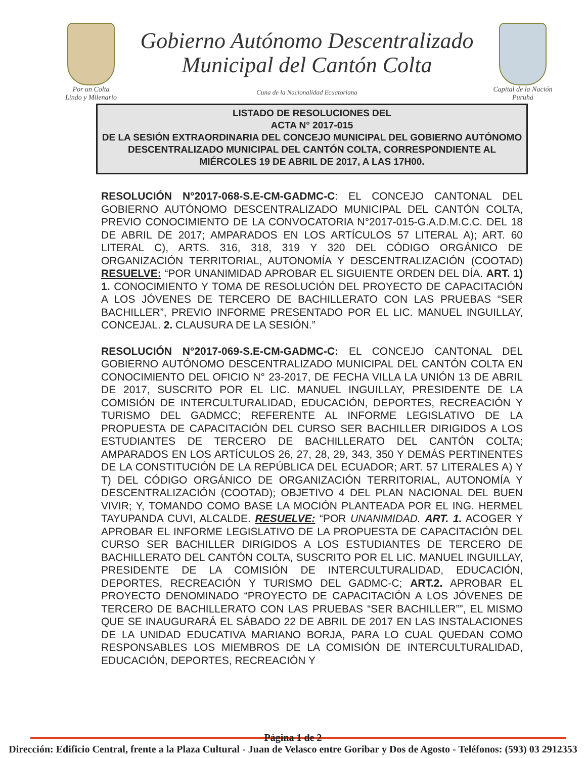Por un Colta
Lindo y Milenario
Gobierno Autónomo Descentralizado
Municipal del Cantón Colta
Cuna de la Nacionalidad Ecuatoriana
Capital de la Nación
Puruhá
LISTADO DE RESOLUCIONES DEL
ACTA N° 2017-015
DE LA SESIÓN EXTRAORDINARIA DEL CONCEJO MUNICIPAL DEL GOBIERNO AUTÓNOMO DESCENTRALIZADO MUNICIPAL DEL CANTÓN COLTA, CORRESPONDIENTE AL MIÉRCOLES 19 DE ABRIL DE 2017, A LAS 17H00.
RESOLUCIÓN N°2017-068-S.E-CM-GADMC-C: EL CONCEJO CANTONAL DEL GOBIERNO AUTÓNOMO DESCENTRALIZADO MUNICIPAL DEL CANTÓN COLTA, PREVIO CONOCIMIENTO DE LA CONVOCATORIA N°2017-015-G.A.D.M.C.C. DEL 18 DE ABRIL DE 2017; AMPARADOS EN LOS ARTÍCULOS 57 LITERAL A); ART. 60 LITERAL C), ARTS. 316, 318, 319 Y 320 DEL CÓDIGO ORGÁNICO DE ORGANIZACIÓN TERRITORIAL, AUTONOMÍA Y DESCENTRALIZACIÓN (COOTAD) RESUELVE: “POR UNANIMIDAD APROBAR EL SIGUIENTE ORDEN DEL DÍA. ART. 1) 1. CONOCIMIENTO Y TOMA DE RESOLUCIÓN DEL PROYECTO DE CAPACITACIÓN A LOS JÓVENES DE TERCERO DE BACHILLERATO CON LAS PRUEBAS “SER BACHILLER”, PREVIO INFORME PRESENTADO POR EL LIC. MANUEL INGUILLAY, CONCEJAL. 2. CLAUSURA DE LA SESIÓN.”
RESOLUCIÓN N°2017-069-S.E-CM-GADMC-C: EL CONCEJO CANTONAL DEL GOBIERNO AUTÓNOMO DESCENTRALIZADO MUNICIPAL DEL CANTÓN COLTA EN CONOCIMIENTO DEL OFICIO N° 23-2017, DE FECHA VILLA LA UNIÓN 13 DE ABRIL DE 2017, SUSCRITO POR EL LIC. MANUEL INGUILLAY, PRESIDENTE DE LA COMISIÓN DE INTERCULTURALIDAD, EDUCACIÓN, DEPORTES, RECREACIÓN Y TURISMO DEL GADMCC; REFERENTE AL INFORME LEGISLATIVO DE LA PROPUESTA DE CAPACITACIÓN DEL CURSO SER BACHILLER DIRIGIDOS A LOS ESTUDIANTES DE TERCERO DE BACHILLERATO DEL CANTÓN COLTA; AMPARADOS EN LOS ARTÍCULOS 26, 27, 28, 29, 343, 350 Y DEMÁS PERTINENTES DE LA CONSTITUCIÓN DE LA REPÚBLICA DEL ECUADOR; ART. 57 LITERALES A) Y T) DEL CÓDIGO ORGÁNICO DE ORGANIZACIÓN TERRITORIAL, AUTONOMÍA Y DESCENTRALIZACIÓN (COOTAD); OBJETIVO 4 DEL PLAN NACIONAL DEL BUEN VIVIR; Y, TOMANDO COMO BASE LA MOCIÓN PLANTEADA POR EL ING. HERMEL TAYUPANDA CUVI, ALCALDE. RESUELVE: “POR UNANIMIDAD. ART. 1. ACOGER Y APROBAR EL INFORME LEGISLATIVO DE LA PROPUESTA DE CAPACITACIÓN DEL CURSO SER BACHILLER DIRIGIDOS A LOS ESTUDIANTES DE TERCERO DE BACHILLERATO DEL CANTÓN COLTA, SUSCRITO POR EL LIC. MANUEL INGUILLAY, PRESIDENTE DE LA COMISIÓN DE INTERCULTURALIDAD, EDUCACIÓN, DEPORTES, RECREACIÓN Y TURISMO DEL GADMC-C; ART.2. APROBAR EL PROYECTO DENOMINADO “PROYECTO DE CAPACITACIÓN A LOS JÓVENES DE TERCERO DE BACHILLERATO CON LAS PRUEBAS “SER BACHILLER””, EL MISMO QUE SE INAUGURARÁ EL SÁBADO 22 DE ABRIL DE 2017 EN LAS INSTALACIONES DE LA UNIDAD EDUCATIVA MARIANO BORJA, PARA LO CUAL QUEDAN COMO RESPONSABLES LOS MIEMBROS DE LA COMISIÓN DE INTERCULTURALIDAD, EDUCACIÓN, DEPORTES, RECREACIÓN Y
Página 1 de 2
Dirección: Edificio Central, frente a la Plaza Cultural - Juan de Velasco entre Goribar y Dos de Agosto - Teléfonos: (593) 03 2912353